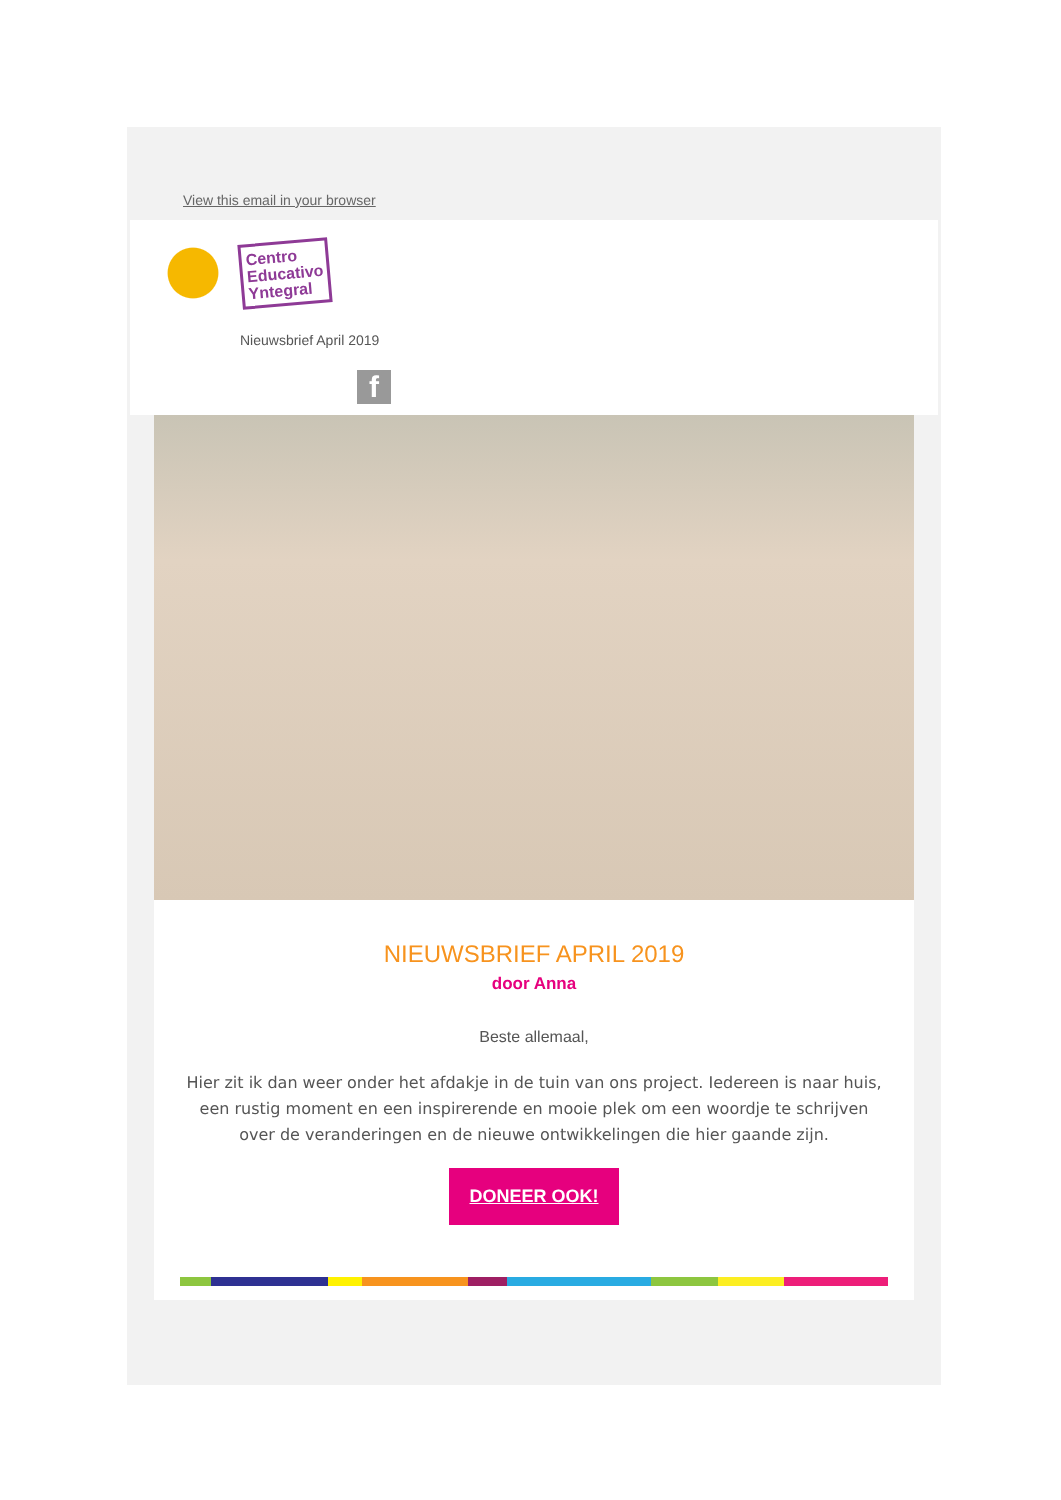View this email in your browser
Centro
Educativo
Yntegral
Nieuwsbrief April 2019
f
NIEUWSBRIEF APRIL 2019
door Anna
Beste allemaal,
Hier zit ik dan weer onder het afdakje in de tuin van ons project. Iedereen is naar huis, een rustig moment en een inspirerende en mooie plek om een woordje te schrijven over de veranderingen en de nieuwe ontwikkelingen die hier gaande zijn.
DONEER OOK!